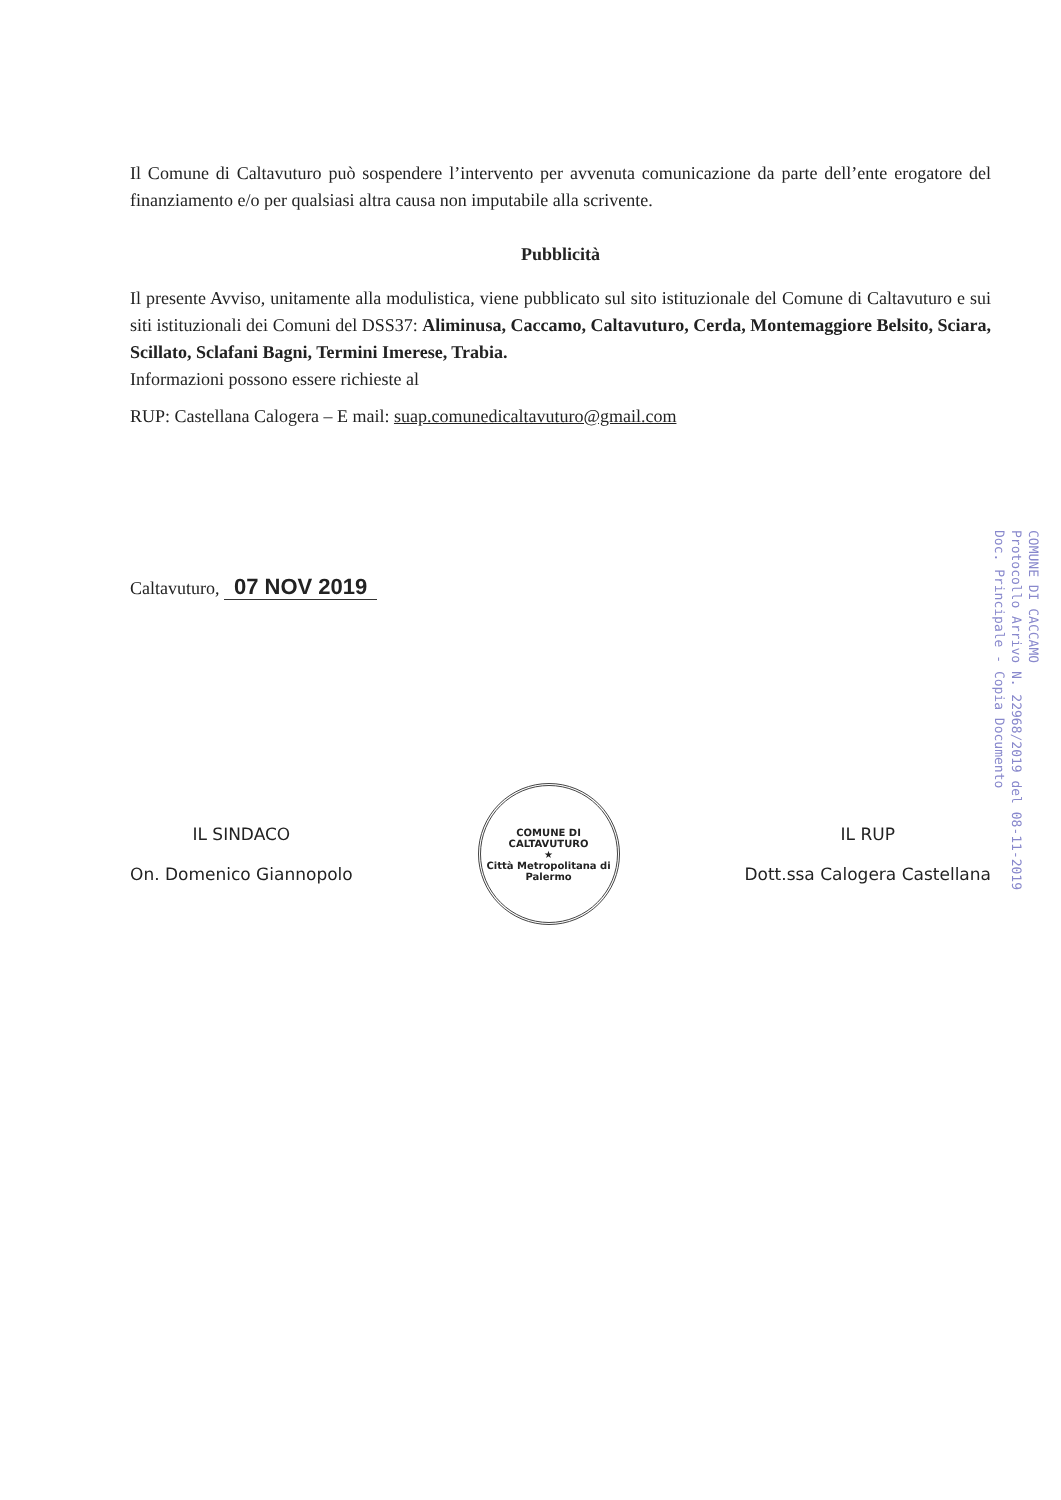Il Comune di Caltavuturo può sospendere l’intervento per avvenuta comunicazione da parte dell’ente erogatore del finanziamento e/o per qualsiasi altra causa non imputabile alla scrivente.
Pubblicità
Il presente Avviso, unitamente alla modulistica, viene pubblicato sul sito istituzionale del Comune di Caltavuturo e sui siti istituzionali dei Comuni del DSS37: Aliminusa, Caccamo, Caltavuturo, Cerda, Montemaggiore Belsito, Sciara, Scillato, Sclafani Bagni, Termini Imerese, Trabia.
Informazioni possono essere richieste al
RUP: Castellana Calogera – E mail: suap.comunedicaltavuturo@gmail.com
Caltavuturo, 07 NOV 2019
IL SINDACO
On. Domenico Giannopolo
COMUNE DI CALTAVUTURO
★
Città Metropolitana di Palermo
IL RUP
Dott.ssa Calogera Castellana
COMUNE DI CACCAMO
Protocollo Arrivo N. 22968/2019 del 08-11-2019
Doc. Principale - Copia Documento